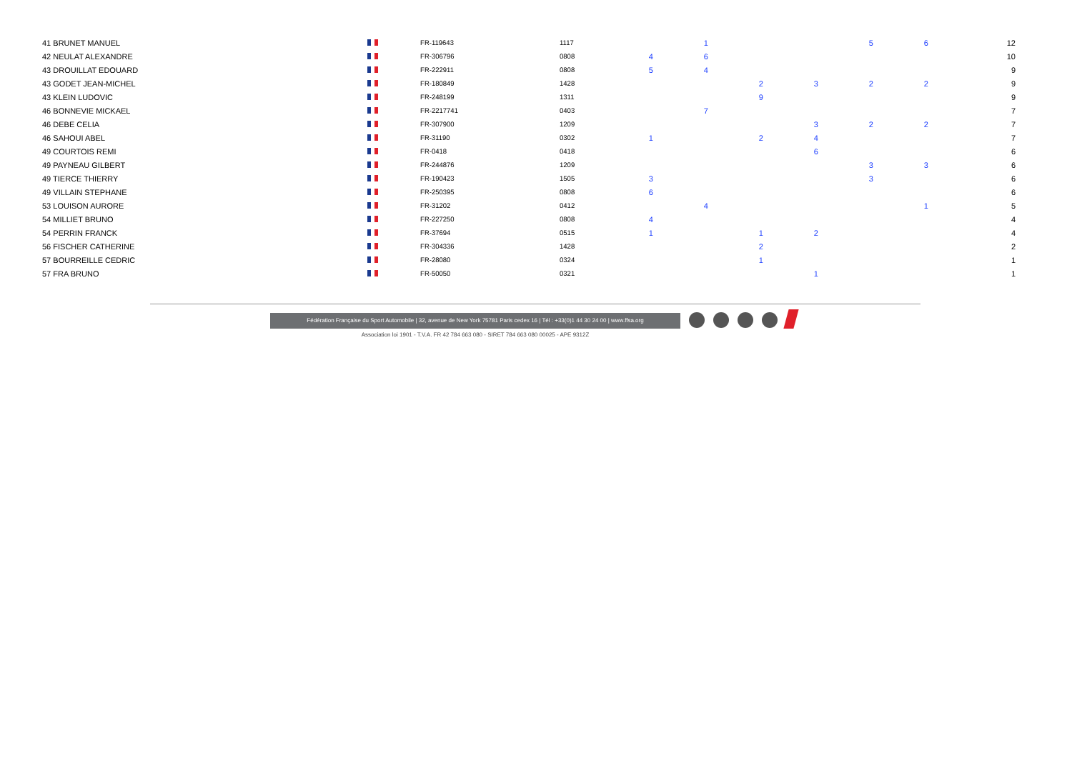| 41 BRUNET MANUEL | | FR-119643 | 1117 | | 1 | | | 5 | 6 | | 12 |
| 42 NEULAT ALEXANDRE | | FR-306796 | 0808 | 4 | 6 | | | | | | 10 |
| 43 DROUILLAT EDOUARD | | FR-222911 | 0808 | 5 | 4 | | | | | | 9 |
| 43 GODET JEAN-MICHEL | | FR-180849 | 1428 | | | 2 | 3 | 2 | 2 | | 9 |
| 43 KLEIN LUDOVIC | | FR-248199 | 1311 | | | 9 | | | | | 9 |
| 46 BONNEVIE MICKAEL | | FR-2217741 | 0403 | | 7 | | | | | | 7 |
| 46 DEBE CELIA | | FR-307900 | 1209 | | | | 3 | 2 | 2 | | 7 |
| 46 SAHOUI ABEL | | FR-31190 | 0302 | 1 | | 2 | 4 | | | | 7 |
| 49 COURTOIS REMI | | FR-0418 | 0418 | | | | 6 | | | | 6 |
| 49 PAYNEAU GILBERT | | FR-244876 | 1209 | | | | | 3 | 3 | | 6 |
| 49 TIERCE THIERRY | | FR-190423 | 1505 | 3 | | | | 3 | | | 6 |
| 49 VILLAIN STEPHANE | | FR-250395 | 0808 | 6 | | | | | | | 6 |
| 53 LOUISON AURORE | | FR-31202 | 0412 | | 4 | | | | 1 | | 5 |
| 54 MILLIET BRUNO | | FR-227250 | 0808 | 4 | | | | | | | 4 |
| 54 PERRIN FRANCK | | FR-37694 | 0515 | 1 | | 1 | 2 | | | | 4 |
| 56 FISCHER CATHERINE | | FR-304336 | 1428 | | | 2 | | | | | 2 |
| 57 BOURREILLE CEDRIC | | FR-28080 | 0324 | | | 1 | | | | | 1 |
| 57 FRA BRUNO | | FR-50050 | 0321 | | | | 1 | | | | 1 |
Fédération Française du Sport Automobile | 32, avenue de New York 75781 Paris cedex 16 | Tél : +33(0)1 44 30 24 00 | www.ffsa.org
Association loi 1901 - T.V.A. FR 42 784 663 080 - SIRET 784 663 080 00025 - APE 9312Z